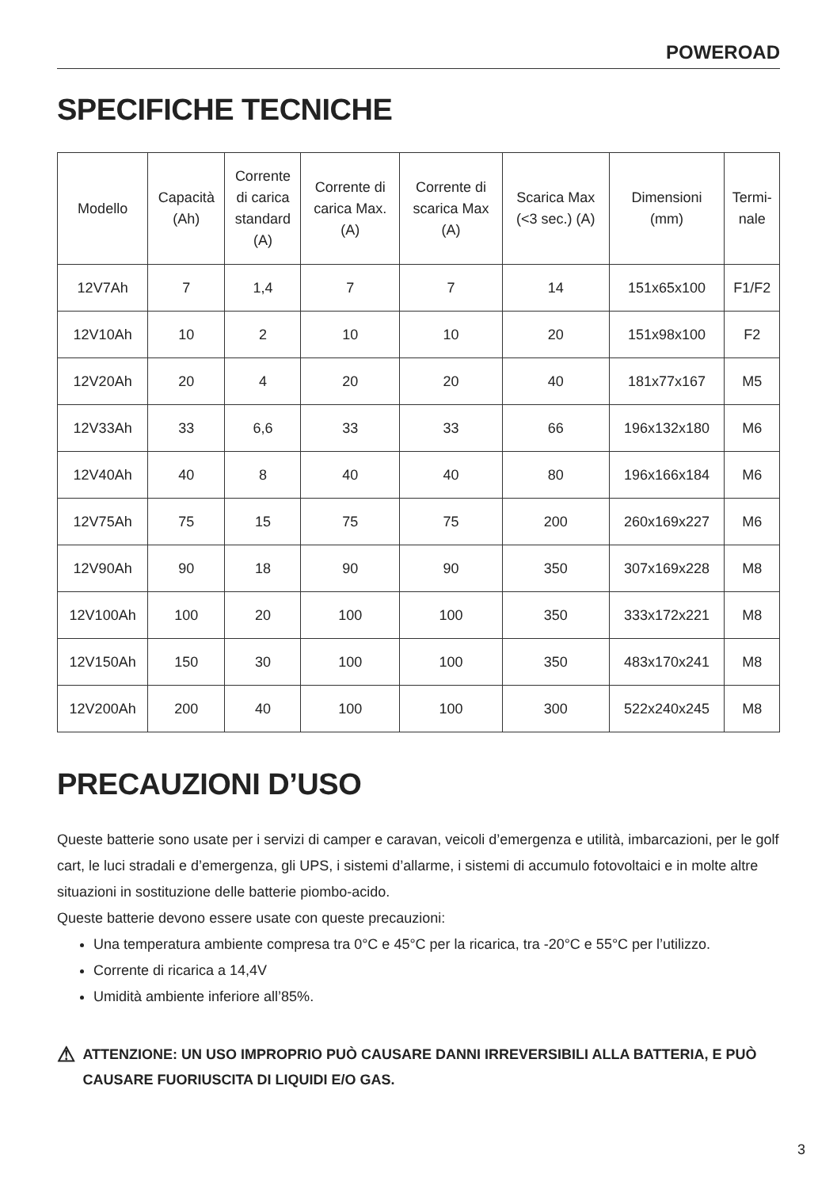POWEROAD
SPECIFICHE TECNICHE
| Modello | Capacità (Ah) | Corrente di carica standard (A) | Corrente di carica Max. (A) | Corrente di scarica Max (A) | Scarica Max (<3 sec.) (A) | Dimensioni (mm) | Termi- nale |
| --- | --- | --- | --- | --- | --- | --- | --- |
| 12V7Ah | 7 | 1,4 | 7 | 7 | 14 | 151x65x100 | F1/F2 |
| 12V10Ah | 10 | 2 | 10 | 10 | 20 | 151x98x100 | F2 |
| 12V20Ah | 20 | 4 | 20 | 20 | 40 | 181x77x167 | M5 |
| 12V33Ah | 33 | 6,6 | 33 | 33 | 66 | 196x132x180 | M6 |
| 12V40Ah | 40 | 8 | 40 | 40 | 80 | 196x166x184 | M6 |
| 12V75Ah | 75 | 15 | 75 | 75 | 200 | 260x169x227 | M6 |
| 12V90Ah | 90 | 18 | 90 | 90 | 350 | 307x169x228 | M8 |
| 12V100Ah | 100 | 20 | 100 | 100 | 350 | 333x172x221 | M8 |
| 12V150Ah | 150 | 30 | 100 | 100 | 350 | 483x170x241 | M8 |
| 12V200Ah | 200 | 40 | 100 | 100 | 300 | 522x240x245 | M8 |
PRECAUZIONI D’USO
Queste batterie sono usate per i servizi di camper e caravan, veicoli d’emergenza e utilità, imbarcazioni, per le golf cart, le luci stradali e d’emergenza, gli UPS, i sistemi d’allarme, i sistemi di accumulo fotovoltaici e in molte altre situazioni in sostituzione delle batterie piombo-acido.
Queste batterie devono essere usate con queste precauzioni:
Una temperatura ambiente compresa tra 0°C e 45°C per la ricarica, tra -20°C e 55°C per l’utilizzo.
Corrente di ricarica a 14,4V
Umidità ambiente inferiore all’85%.
⚠
ATTENZIONE: UN USO IMPROPRIO PUÒ CAUSARE DANNI IRREVERSIBILI ALLA BATTERIA, E PUÒ CAUSARE FUORIUSCITA DI LIQUIDI E/O GAS.
3